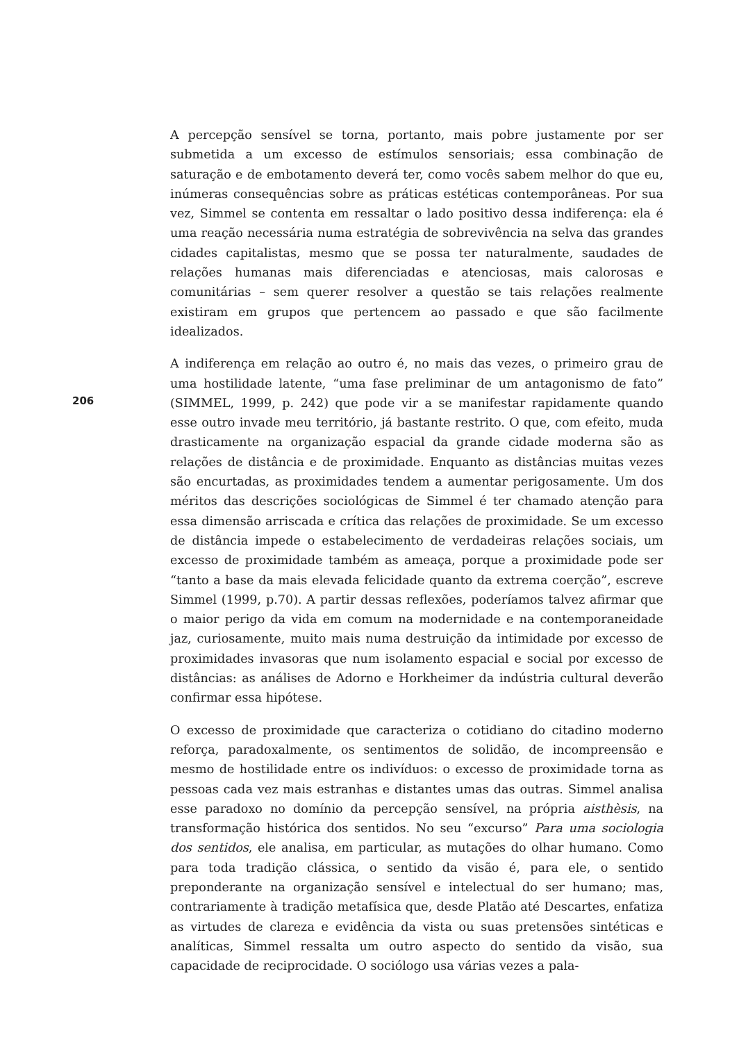206
A percepção sensível se torna, portanto, mais pobre justamente por ser submetida a um excesso de estímulos sensoriais; essa combinação de saturação e de embotamento deverá ter, como vocês sabem melhor do que eu, inúmeras consequências sobre as práticas estéticas contemporâneas. Por sua vez, Simmel se contenta em ressaltar o lado positivo dessa indiferença: ela é uma reação necessária numa estratégia de sobrevivência na selva das grandes cidades capitalistas, mesmo que se possa ter naturalmente, saudades de relações humanas mais diferenciadas e atenciosas, mais calorosas e comunitárias – sem querer resolver a questão se tais relações realmente existiram em grupos que pertencem ao passado e que são facilmente idealizados.
A indiferença em relação ao outro é, no mais das vezes, o primeiro grau de uma hostilidade latente, “uma fase preliminar de um antagonismo de fato” (SIMMEL, 1999, p. 242) que pode vir a se manifestar rapidamente quando esse outro invade meu território, já bastante restrito. O que, com efeito, muda drasticamente na organização espacial da grande cidade moderna são as relações de distância e de proximidade. Enquanto as distâncias muitas vezes são encurtadas, as proximidades tendem a aumentar perigosamente. Um dos méritos das descrições sociológicas de Simmel é ter chamado atenção para essa dimensão arriscada e crítica das relações de proximidade. Se um excesso de distância impede o estabelecimento de verdadeiras relações sociais, um excesso de proximidade também as ameaça, porque a proximidade pode ser “tanto a base da mais elevada felicidade quanto da extrema coerção”, escreve Simmel (1999, p.70). A partir dessas reflexões, poderíamos talvez afirmar que o maior perigo da vida em comum na modernidade e na contemporaneidade jaz, curiosamente, muito mais numa destruição da intimidade por excesso de proximidades invasoras que num isolamento espacial e social por excesso de distâncias: as análises de Adorno e Horkheimer da indústria cultural deverão confirmar essa hipótese.
O excesso de proximidade que caracteriza o cotidiano do citadino moderno reforça, paradoxalmente, os sentimentos de solidão, de incompreensão e mesmo de hostilidade entre os indivíduos: o excesso de proximidade torna as pessoas cada vez mais estranhas e distantes umas das outras. Simmel analisa esse paradoxo no domínio da percepção sensível, na própria aisthèsis, na transformação histórica dos sentidos. No seu “excurso” Para uma sociologia dos sentidos, ele analisa, em particular, as mutações do olhar humano. Como para toda tradição clássica, o sentido da visão é, para ele, o sentido preponderante na organização sensível e intelectual do ser humano; mas, contrariamente à tradição metafísica que, desde Platão até Descartes, enfatiza as virtudes de clareza e evidência da vista ou suas pretensões sintéticas e analíticas, Simmel ressalta um outro aspecto do sentido da visão, sua capacidade de reciprocidade. O sociólogo usa várias vezes a pala-